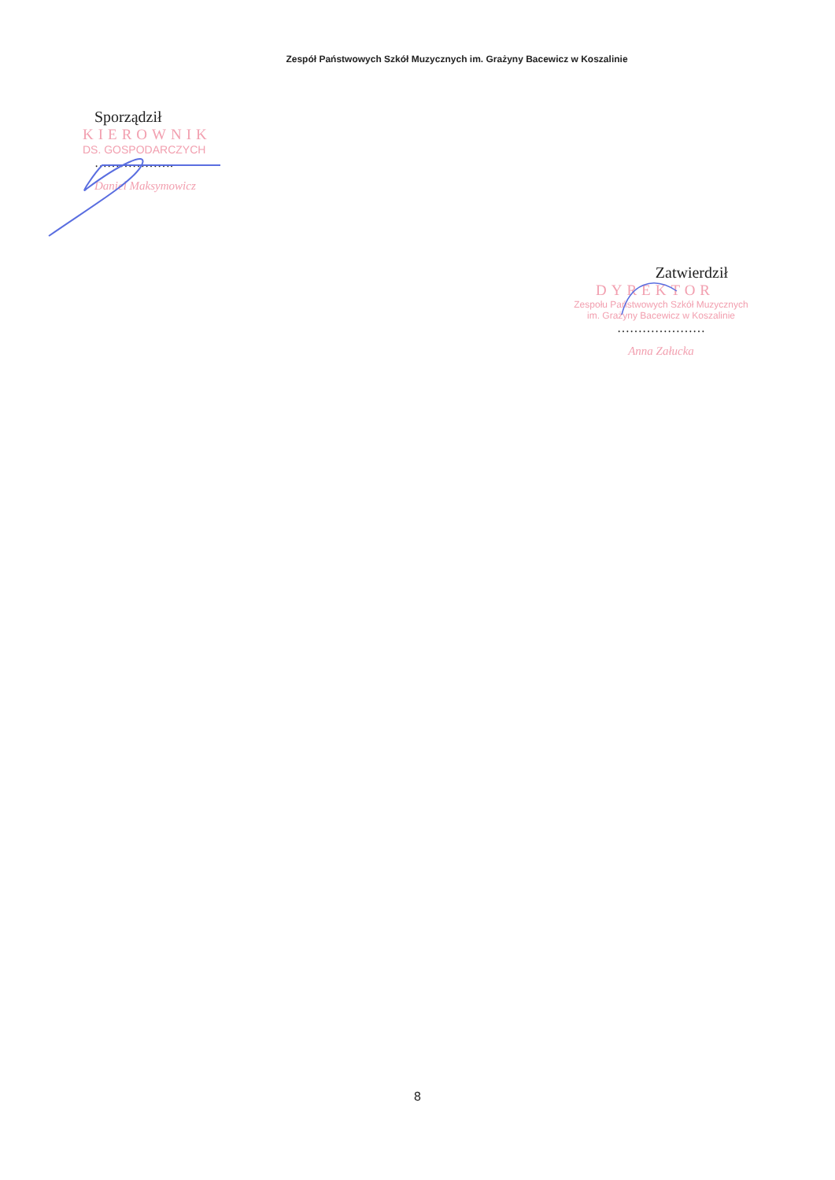Zespół Państwowych Szkół Muzycznych im. Grażyny Bacewicz w Koszalinie
Sporządził
KIEROWNIK
DS. GOSPODARCZYCH
……………….
Daniel Maksymowicz
Zatwierdził
DYREKTOR
Zespołu Państwowych Szkół Muzycznych
im. Grażyny Bacewicz w Koszalinie
…………………
Anna Załucka
8